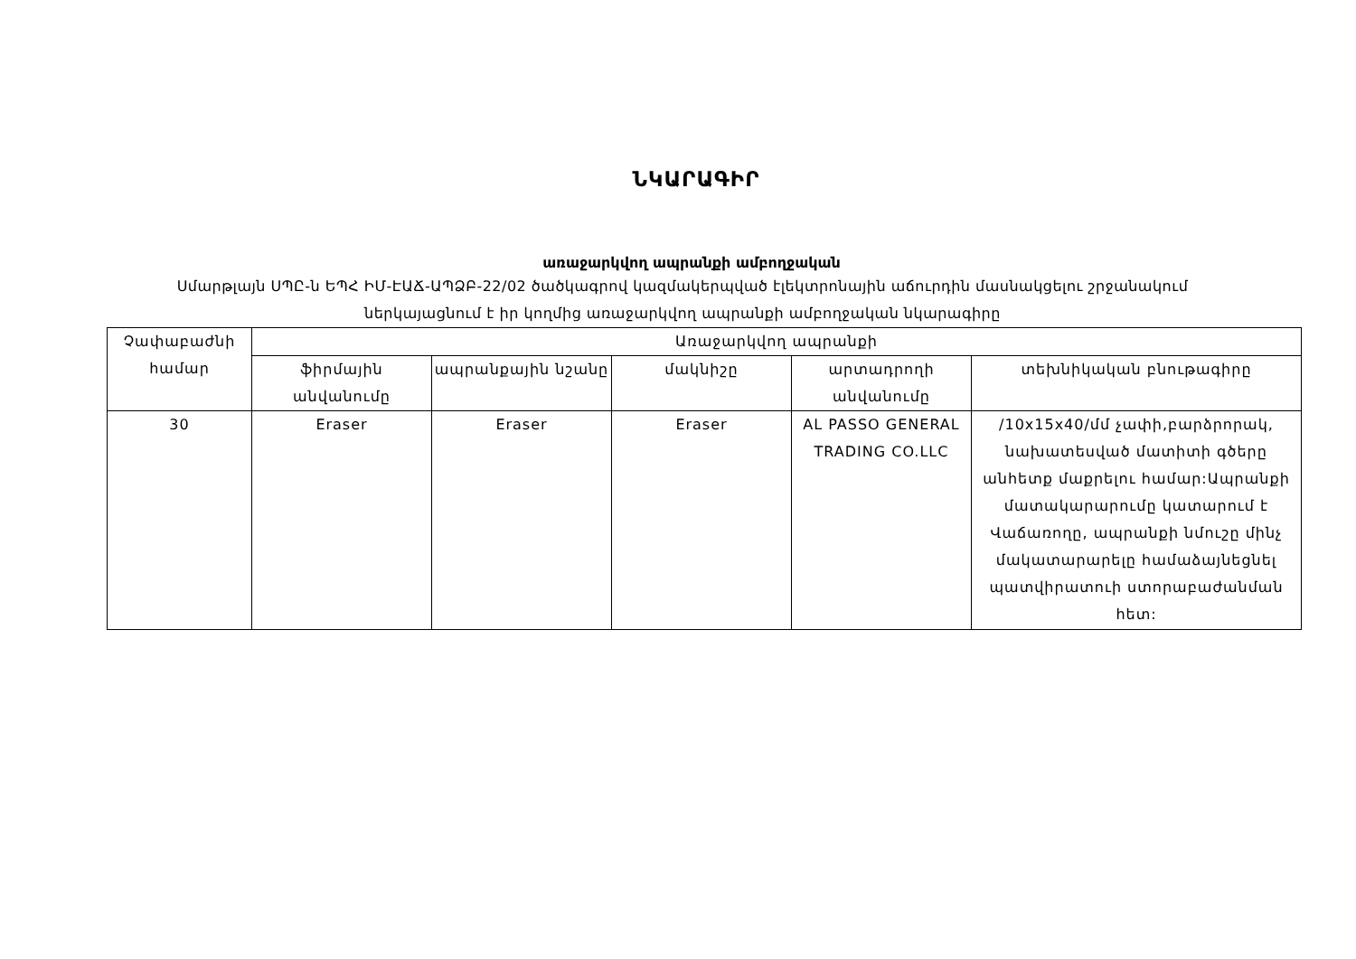ՆԿԱՐԱԳԻՐ
առաջարկվող ապրանքի ամբողջական
Սմարթլայն ՍՊԸ-ն ԵՊՀ ԻՄ-ԷԱՃ-ԱՊՁԲ-22/02 ծածկագրով կազմակերպված էլեկտրոնային աճուրդին մասնակցելու շրջանակում ներկայացնում է իր կողմից առաջարկվող ապրանքի ամբողջական նկարագիրը
| Չափաբաժնի համար | Առաջարկվող ապրանքի | | | | |
| --- | --- | --- | --- | --- | --- |
| | ֆիրմային անվանումը | ապրանքային նշանը | մակնիշը | արտադրողի անվանումը | տեխնիկական բնութագիրը |
| 30 | Eraser | Eraser | Eraser | AL PASSO GENERAL TRADING CO.LLC | /10x15x40/մմ չափի,բարձրորակ, նախատեսված մատիտի գծերը անհետք մաքրելու համար:Ապրանքի մատակարարումը կատարում է Վաճառողը, ապրանքի նմուշը մինչ մակատարարելը համաձայնեցնել պատվիրատուի ստորաբաժանման հետ: |